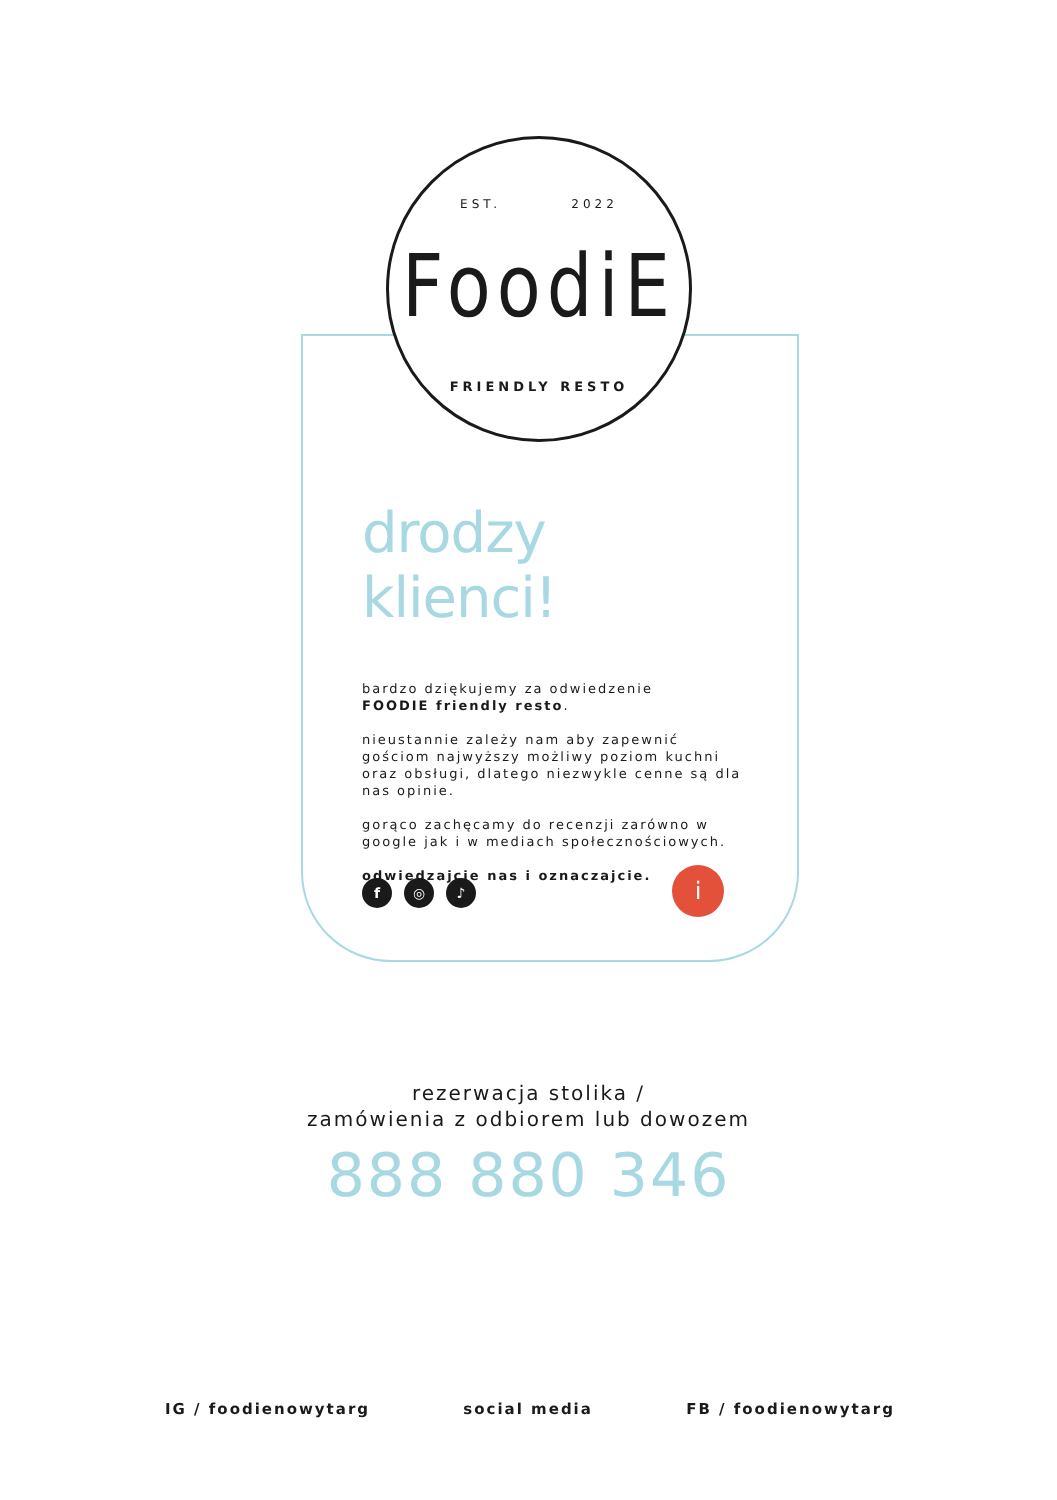EST. 2022
FoodiE
FRIENDLY RESTO
drodzy klienci!
bardzo dziękujemy za odwiedzenie
FOODIE friendly resto.
nieustannie zależy nam aby zapewnić gościom najwyższy możliwy poziom kuchni oraz obsługi, dlatego niezwykle cenne są dla nas opinie.
gorąco zachęcamy do recenzji zarówno w google jak i w mediach społecznościowych.
odwiedzajcie nas i oznaczajcie.
f ◎ ♪ i
rezerwacja stolika /
zamówienia z odbiorem lub dowozem
888 880 346
IG / foodienowytarg social media FB / foodienowytarg